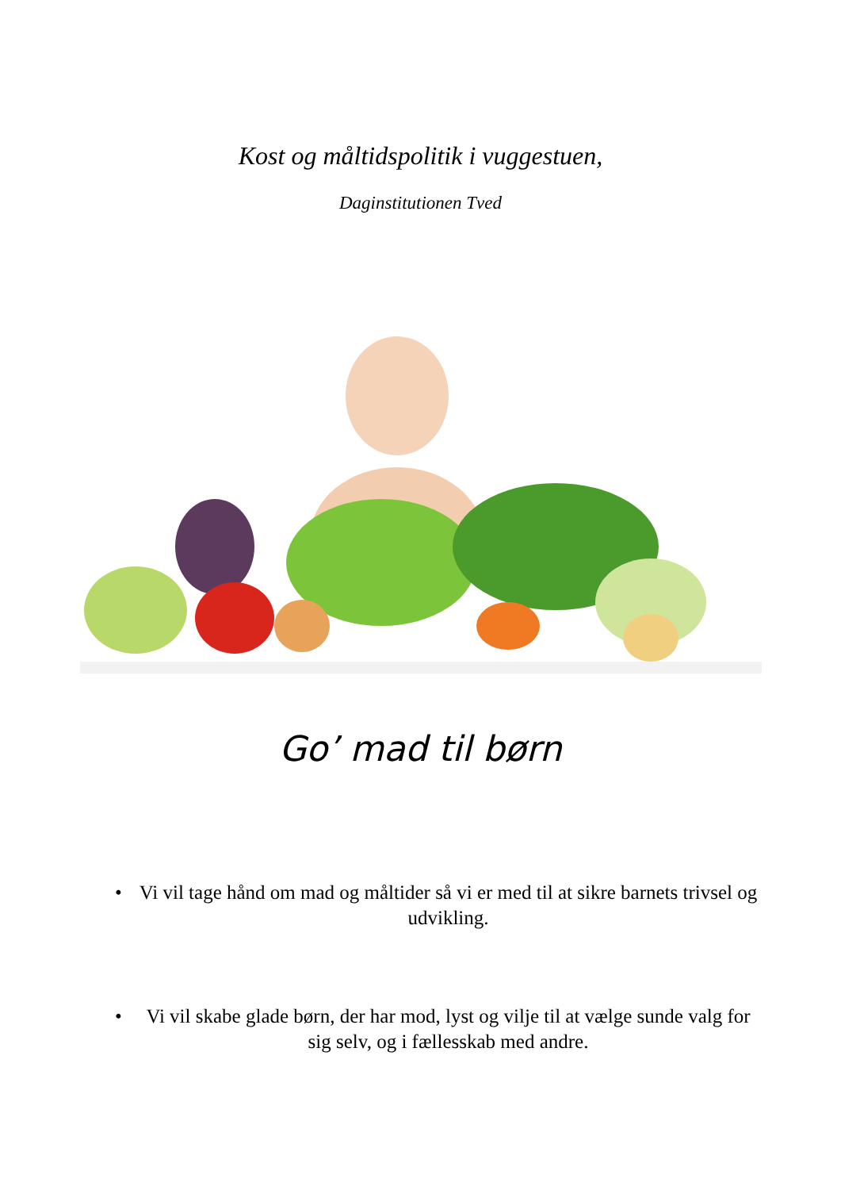Kost og måltidspolitik i vuggestuen,
Daginstitutionen Tved
Go’ mad til børn
• Vi vil tage hånd om mad og måltider så vi er med til at sikre barnets trivsel og udvikling.
• Vi vil skabe glade børn, der har mod, lyst og vilje til at vælge sunde valg for sig selv, og i fællesskab med andre.